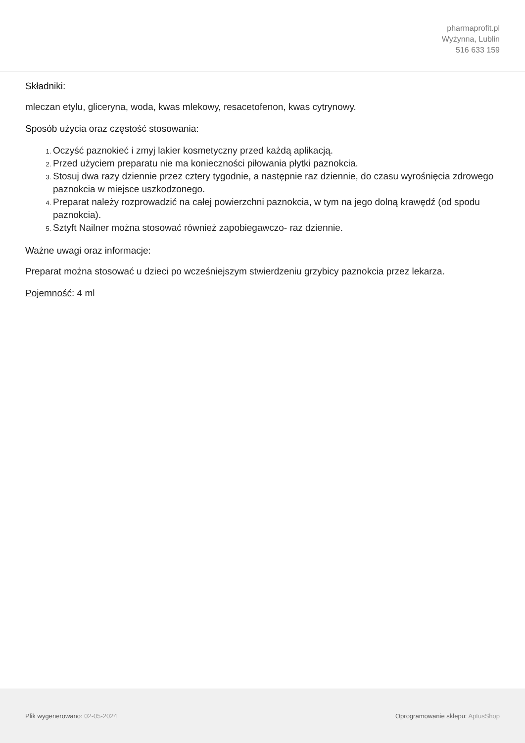pharmaprofit.pl
Wyżynna, Lublin
516 633 159
Składniki:
mleczan etylu, gliceryna, woda, kwas mlekowy, resacetofenon, kwas cytrynowy.
Sposób użycia oraz częstość stosowania:
Oczyść paznokieć i zmyj lakier kosmetyczny przed każdą aplikacją.
Przed użyciem preparatu nie ma konieczności piłowania płytki paznokcia.
Stosuj dwa razy dziennie przez cztery tygodnie, a następnie raz dziennie, do czasu wyrośnięcia zdrowego paznokcia w miejsce uszkodzonego.
Preparat należy rozprowadzić na całej powierzchni paznokcia, w tym na jego dolną krawędź (od spodu paznokcia).
Sztyft Nailner można stosować również zapobiegawczo- raz dziennie.
Ważne uwagi oraz informacje:
Preparat można stosować u dzieci po wcześniejszym stwierdzeniu grzybicy paznokcia przez lekarza.
Pojemność: 4 ml
Plik wygenerowano: 02-05-2024 Oprogramowanie sklepu: AptusShop